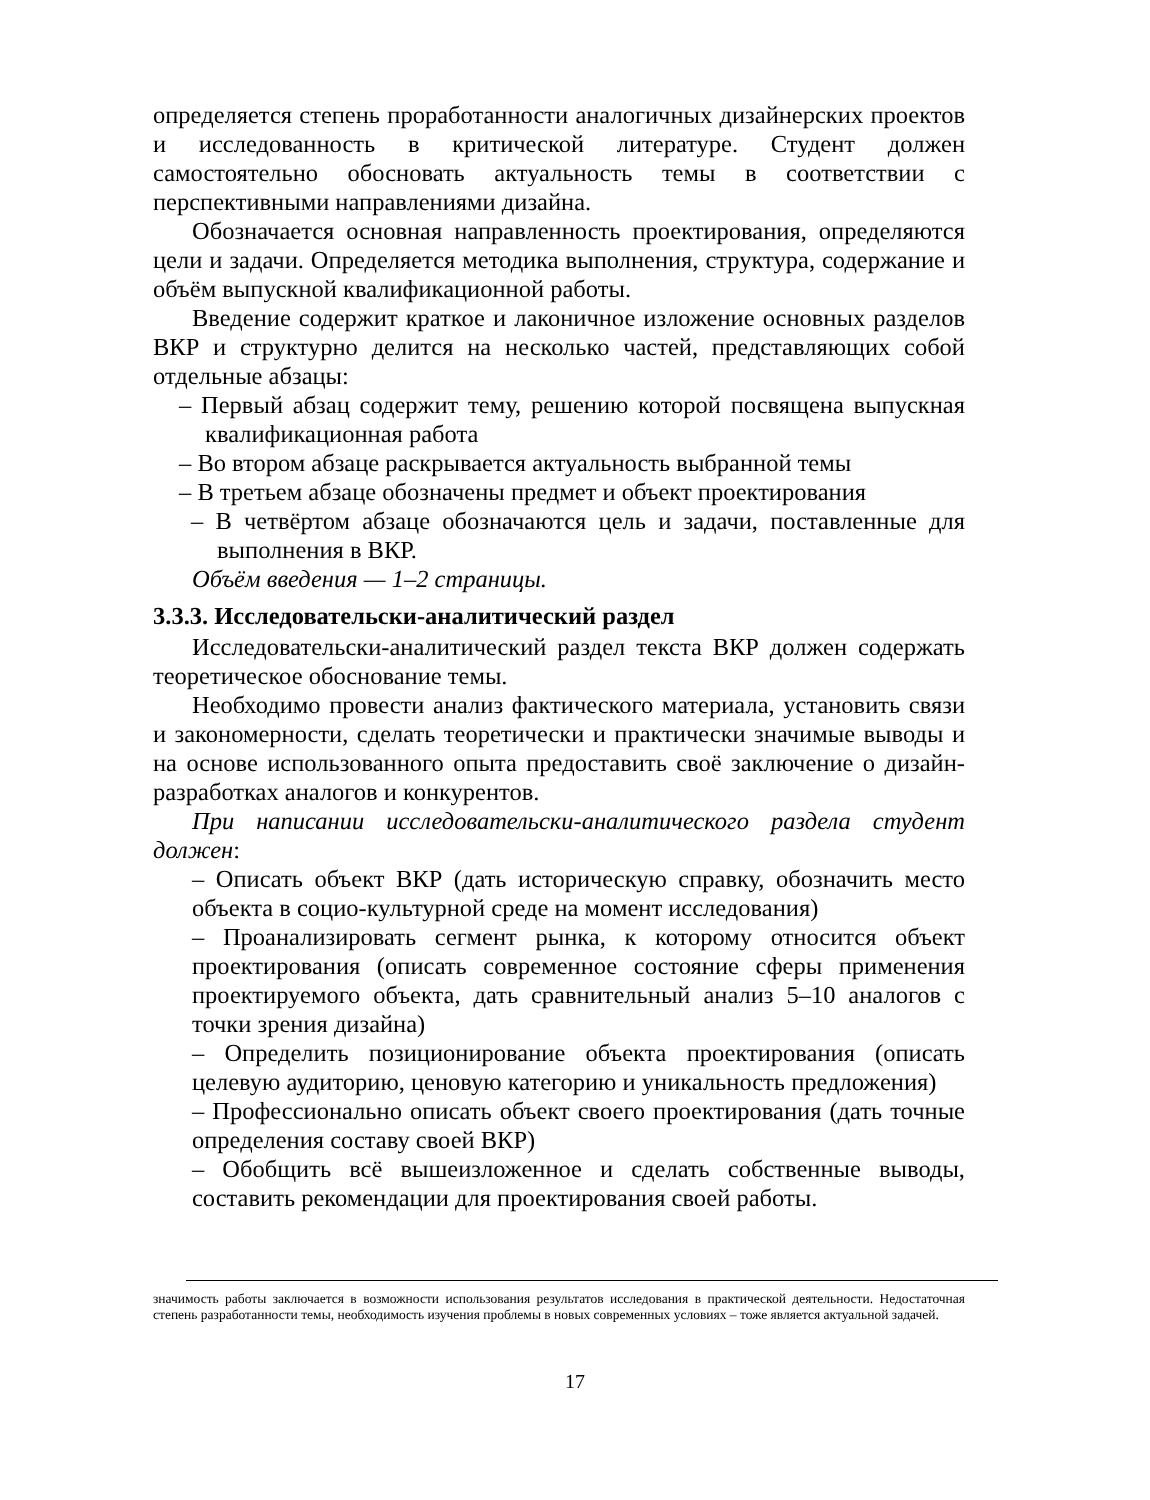определяется степень проработанности аналогичных дизайнерских проектов и исследованность в критической литературе. Студент должен самостоятельно обосновать актуальность темы в соответствии с перспективными направлениями дизайна.
Обозначается основная направленность проектирования, определяются цели и задачи. Определяется методика выполнения, структура, содержание и объём выпускной квалификационной работы.
Введение содержит краткое и лаконичное изложение основных разделов ВКР и структурно делится на несколько частей, представляющих собой отдельные абзацы:
– Первый абзац содержит тему, решению которой посвящена выпускная квалификационная работа
– Во втором абзаце раскрывается актуальность выбранной темы
– В третьем абзаце обозначены предмет и объект проектирования
– В четвёртом абзаце обозначаются цель и задачи, поставленные для выполнения в ВКР.
Объём введения — 1–2 страницы.
3.3.3. Исследовательски-аналитический раздел
Исследовательски-аналитический раздел текста ВКР должен содержать теоретическое обоснование темы.
Необходимо провести анализ фактического материала, установить связи и закономерности, сделать теоретически и практически значимые выводы и на основе использованного опыта предоставить своё заключение о дизайн-разработках аналогов и конкурентов.
При написании исследовательски-аналитического раздела студент должен:
– Описать объект ВКР (дать историческую справку, обозначить место объекта в социо-культурной среде на момент исследования)
– Проанализировать сегмент рынка, к которому относится объект проектирования (описать современное состояние сферы применения проектируемого объекта, дать сравнительный анализ 5–10 аналогов с точки зрения дизайна)
– Определить позиционирование объекта проектирования (описать целевую аудиторию, ценовую категорию и уникальность предложения)
– Профессионально описать объект своего проектирования (дать точные определения составу своей ВКР)
– Обобщить всё вышеизложенное и сделать собственные выводы, составить рекомендации для проектирования своей работы.
значимость работы заключается в возможности использования результатов исследования в практической деятельности. Недостаточная степень разработанности темы, необходимость изучения проблемы в новых современных условиях – тоже является актуальной задачей.
17